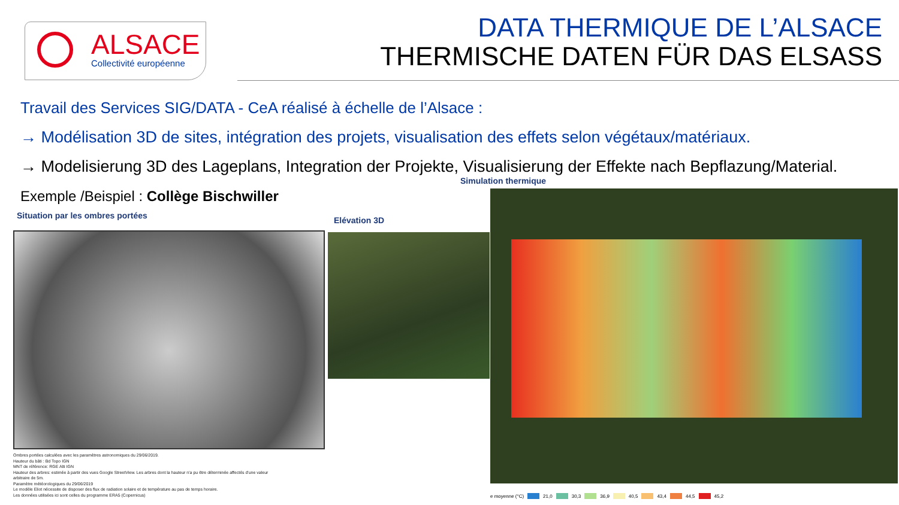ALSACE
Collectivité européenne
DATA THERMIQUE DE L’ALSACE
THERMISCHE DATEN FÜR DAS ELSASS
Travail des Services SIG/DATA - CeA réalisé à échelle de l’Alsace :
→ Modélisation 3D de sites, intégration des projets, visualisation des effets selon végétaux/matériaux.
→ Modelisierung 3D des Lageplans, Integration der Projekte, Visualisierung der Effekte nach Bepflazung/Material.
Exemple /Beispiel : Collège Bischwiller
Simulation thermique
Situation par les ombres portées
Elévation 3D
Ombres portées calculées avec les paramètres astronomiques du 29/06/2019.
Hauteur du bâti : Bd Topo IGN
MNT de référence: RGE Alti IGN
Hauteur des arbres: estimée à partir des vues Google StreetView. Les arbres dont la hauteur n'a pu être déterminée affectés d'une valeur
arbitraire de 5m.
Paramètre météorologiques du 29/06/2019
Le modèle Eliot nécessite de disposer des flux de radiation solaire et de température au pas de temps horaire.
Les données utilisées ici sont celles du programme ERA5 (Copernicus)
e moyenne (°C) 21,0 30,3 36,9 40,5 43,4 44,5 45,2